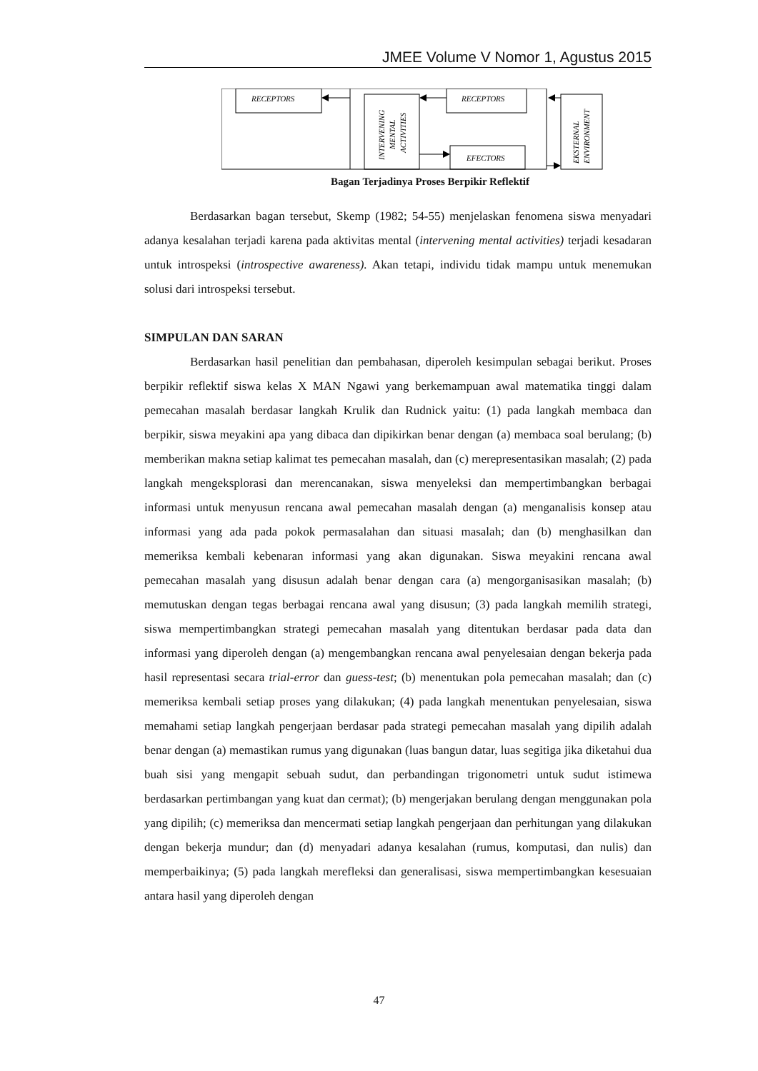JMEE Volume V Nomor 1, Agustus 2015
RECEPTORS
INTERVENING
MENTAL
ACTIVITIES
RECEPTORS
EFECTORS
EKSTERNAL
ENVIRONMENT
Bagan Terjadinya Proses Berpikir Reflektif
Berdasarkan bagan tersebut, Skemp (1982; 54-55) menjelaskan fenomena siswa menyadari adanya kesalahan terjadi karena pada aktivitas mental (intervening mental activities) terjadi kesadaran untuk introspeksi (introspective awareness). Akan tetapi, individu tidak mampu untuk menemukan solusi dari introspeksi tersebut.
SIMPULAN DAN SARAN
Berdasarkan hasil penelitian dan pembahasan, diperoleh kesimpulan sebagai berikut. Proses berpikir reflektif siswa kelas X MAN Ngawi yang berkemampuan awal matematika tinggi dalam pemecahan masalah berdasar langkah Krulik dan Rudnick yaitu: (1) pada langkah membaca dan berpikir, siswa meyakini apa yang dibaca dan dipikirkan benar dengan (a) membaca soal berulang; (b) memberikan makna setiap kalimat tes pemecahan masalah, dan (c) merepresentasikan masalah; (2) pada langkah mengeksplorasi dan merencanakan, siswa menyeleksi dan mempertimbangkan berbagai informasi untuk menyusun rencana awal pemecahan masalah dengan (a) menganalisis konsep atau informasi yang ada pada pokok permasalahan dan situasi masalah; dan (b) menghasilkan dan memeriksa kembali kebenaran informasi yang akan digunakan. Siswa meyakini rencana awal pemecahan masalah yang disusun adalah benar dengan cara (a) mengorganisasikan masalah; (b) memutuskan dengan tegas berbagai rencana awal yang disusun; (3) pada langkah memilih strategi, siswa mempertimbangkan strategi pemecahan masalah yang ditentukan berdasar pada data dan informasi yang diperoleh dengan (a) mengembangkan rencana awal penyelesaian dengan bekerja pada hasil representasi secara trial-error dan guess-test; (b) menentukan pola pemecahan masalah; dan (c) memeriksa kembali setiap proses yang dilakukan; (4) pada langkah menentukan penyelesaian, siswa memahami setiap langkah pengerjaan berdasar pada strategi pemecahan masalah yang dipilih adalah benar dengan (a) memastikan rumus yang digunakan (luas bangun datar, luas segitiga jika diketahui dua buah sisi yang mengapit sebuah sudut, dan perbandingan trigonometri untuk sudut istimewa berdasarkan pertimbangan yang kuat dan cermat); (b) mengerjakan berulang dengan menggunakan pola yang dipilih; (c) memeriksa dan mencermati setiap langkah pengerjaan dan perhitungan yang dilakukan dengan bekerja mundur; dan (d) menyadari adanya kesalahan (rumus, komputasi, dan nulis) dan memperbaikinya; (5) pada langkah merefleksi dan generalisasi, siswa mempertimbangkan kesesuaian antara hasil yang diperoleh dengan
47